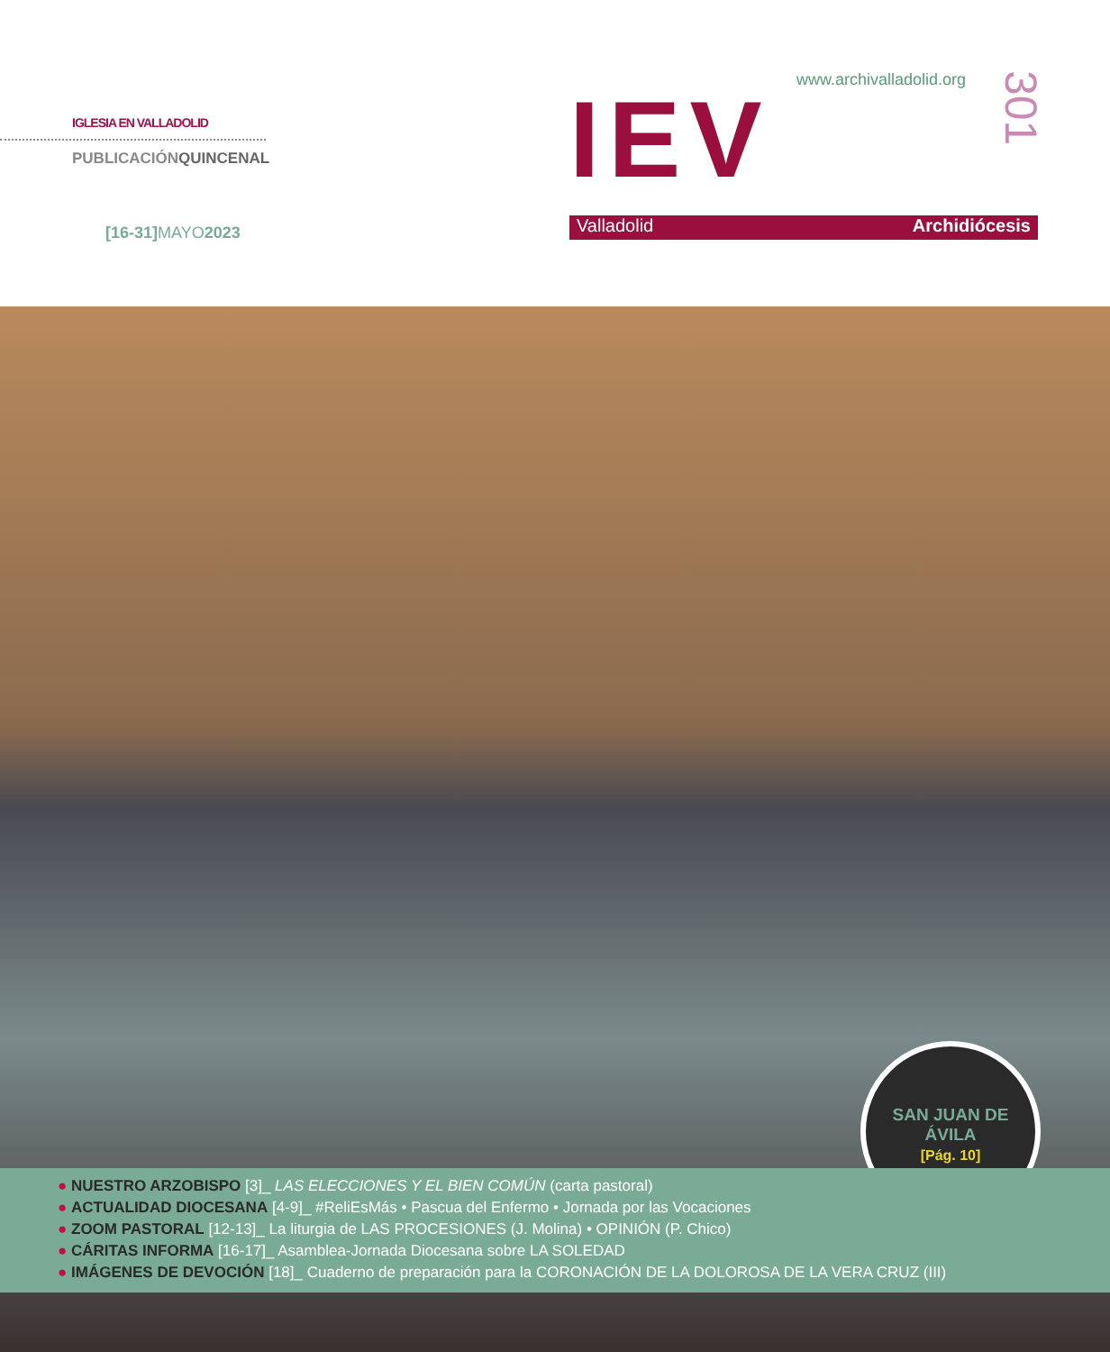IGLESIA EN VALLADOLID
PUBLICACIÓNQUINCENAL
[16-31]MAYO2023
www.archivalladolid.org
IEV
301
Valladolid Archidiócesis
SAN JUAN DE
ÁVILA
[Pág. 10]
● NUESTRO ARZOBISPO [3]_ LAS ELECCIONES Y EL BIEN COMÚN (carta pastoral)
● ACTUALIDAD DIOCESANA [4-9]_ #ReliEsMás • Pascua del Enfermo • Jornada por las Vocaciones
● ZOOM PASTORAL [12-13]_ La liturgia de LAS PROCESIONES (J. Molina) • OPINIÓN (P. Chico)
● CÁRITAS INFORMA [16-17]_ Asamblea-Jornada Diocesana sobre LA SOLEDAD
● IMÁGENES DE DEVOCIÓN [18]_ Cuaderno de preparación para la CORONACIÓN DE LA DOLOROSA DE LA VERA CRUZ (III)